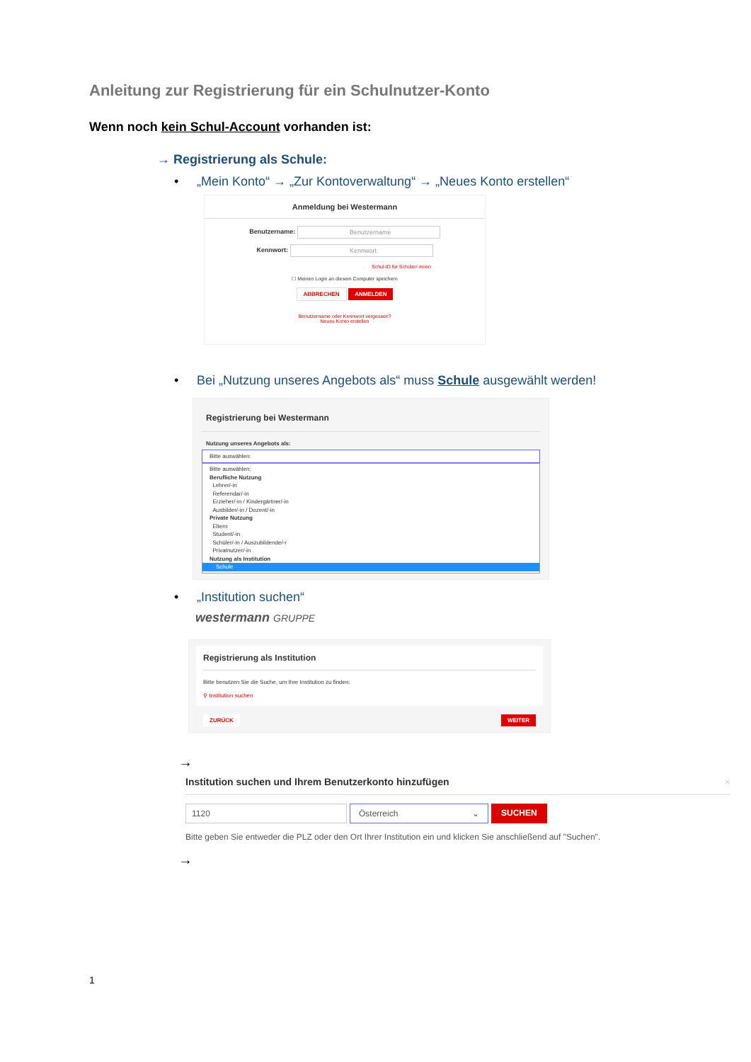Anleitung zur Registrierung für ein Schulnutzer-Konto
Wenn noch kein Schul-Account vorhanden ist:
→ Registrierung als Schule:
• „Mein Konto“ → „Zur Kontoverwaltung“ → „Neues Konto erstellen“
Anmeldung bei Westermann
Benutzername: Benutzername
Kennwort: Kennwort
Schul-ID für Schüler/-innen
☐ Meinen Login an diesem Computer speichern
ABBRECHEN ANMELDEN
Benutzername oder Kennwort vergessen?
Neues Konto erstellen
• Bei „Nutzung unseres Angebots als“ muss Schule ausgewählt werden!
Registrierung bei Westermann
Nutzung unseres Angebots als:
Bitte auswählen:
Bitte auswählen:
Berufliche Nutzung
Lehrer/-in
Referendar/-in
Erzieher/-in / Kindergärtner/-in
Ausbilder/-in / Dozent/-in
Private Nutzung
Eltern
Student/-in
Schüler/-in / Auszubildende/-r
Privatnutzer/-in
Nutzung als Institution
Schule
• „Institution suchen“
westermann GRUPPE
Registrierung als Institution
Bitte benutzen Sie die Suche, um Ihre Institution zu finden:
⚲ Institution suchen
ZURÜCK WEITER
→
Institution suchen und Ihrem Benutzerkonto hinzufügen ×
1120 Österreich ⌄ SUCHEN
Bitte geben Sie entweder die PLZ oder den Ort Ihrer Institution ein und klicken Sie anschließend auf "Suchen".
→
1